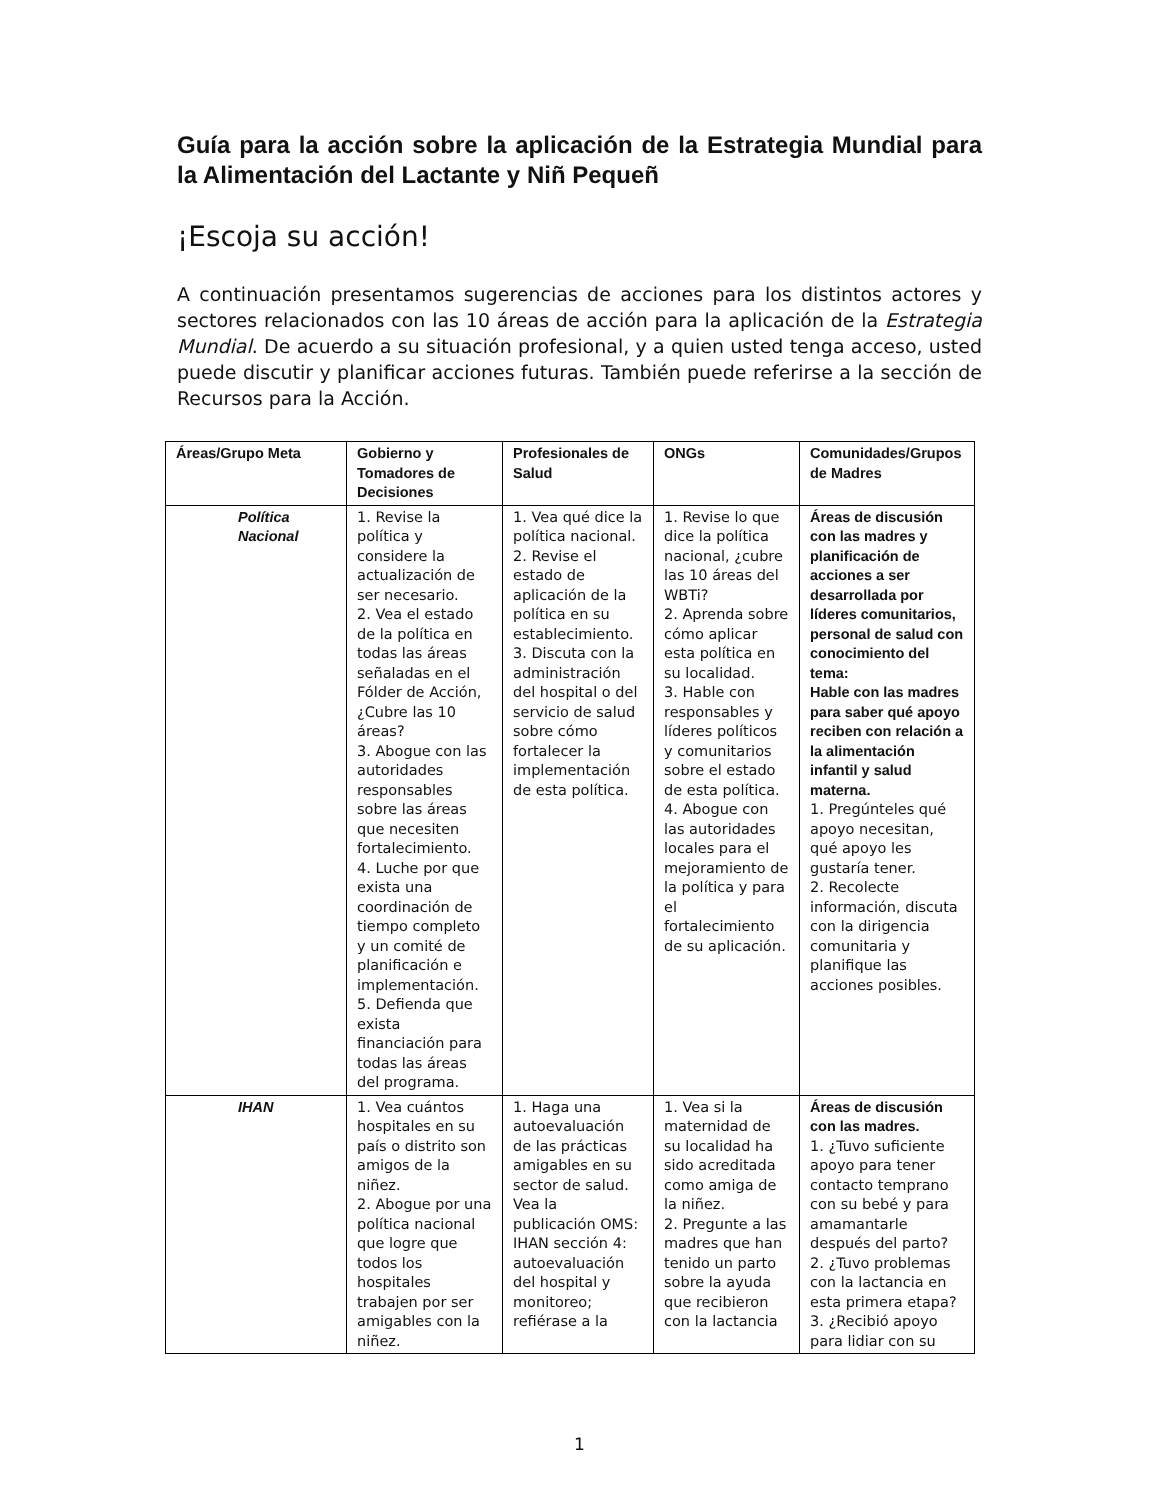Guía para la acción sobre la aplicación de la Estrategia Mundial para la Alimentación del Lactante y Niñ Pequeñ
¡Escoja su acción!
A continuación presentamos sugerencias de acciones para los distintos actores y sectores relacionados con las 10 áreas de acción para la aplicación de la Estrategia Mundial. De acuerdo a su situación profesional, y a quien usted tenga acceso, usted puede discutir y planificar acciones futuras. También puede referirse a la sección de Recursos para la Acción.
| Áreas/Grupo Meta | Gobierno y Tomadores de Decisiones | Profesionales de Salud | ONGs | Comunidades/Grupos de Madres |
| --- | --- | --- | --- | --- |
| Política Nacional | 1. Revise la política y considere la actualización de ser necesario. 2. Vea el estado de la política en todas las áreas señaladas en el Fólder de Acción, ¿Cubre las 10 áreas? 3. Abogue con las autoridades responsables sobre las áreas que necesiten fortalecimiento. 4. Luche por que exista una coordinación de tiempo completo y un comité de planificación e implementación. 5. Defienda que exista financiación para todas las áreas del programa. | 1. Vea qué dice la política nacional. 2. Revise el estado de aplicación de la política en su establecimiento. 3. Discuta con la administración del hospital o del servicio de salud sobre cómo fortalecer la implementación de esta política. | 1. Revise lo que dice la política nacional, ¿cubre las 10 áreas del WBTi? 2. Aprenda sobre cómo aplicar esta política en su localidad. 3. Hable con responsables y líderes políticos y comunitarios sobre el estado de esta política. 4. Abogue con las autoridades locales para el mejoramiento de la política y para el fortalecimiento de su aplicación. | Áreas de discusión con las madres y planificación de acciones a ser desarrollada por líderes comunitarios, personal de salud con conocimiento del tema: Hable con las madres para saber qué apoyo reciben con relación a la alimentación infantil y salud materna. 1. Pregúnteles qué apoyo necesitan, qué apoyo les gustaría tener. 2. Recolecte información, discuta con la dirigencia comunitaria y planifique las acciones posibles. |
| IHAN | 1. Vea cuántos hospitales en su país o distrito son amigos de la niñez. 2. Abogue por una política nacional que logre que todos los hospitales trabajen por ser amigables con la niñez. | 1. Haga una autoevaluación de las prácticas amigables en su sector de salud. Vea la publicación OMS: IHAN sección 4: autoevaluación del hospital y monitoreo; refiérase a la | 1. Vea si la maternidad de su localidad ha sido acreditada como amiga de la niñez. 2. Pregunte a las madres que han tenido un parto sobre la ayuda que recibieron con la lactancia | Áreas de discusión con las madres. 1. ¿Tuvo suficiente apoyo para tener contacto temprano con su bebé y para amamantarle después del parto? 2. ¿Tuvo problemas con la lactancia en esta primera etapa? 3. ¿Recibió apoyo para lidiar con su |
1